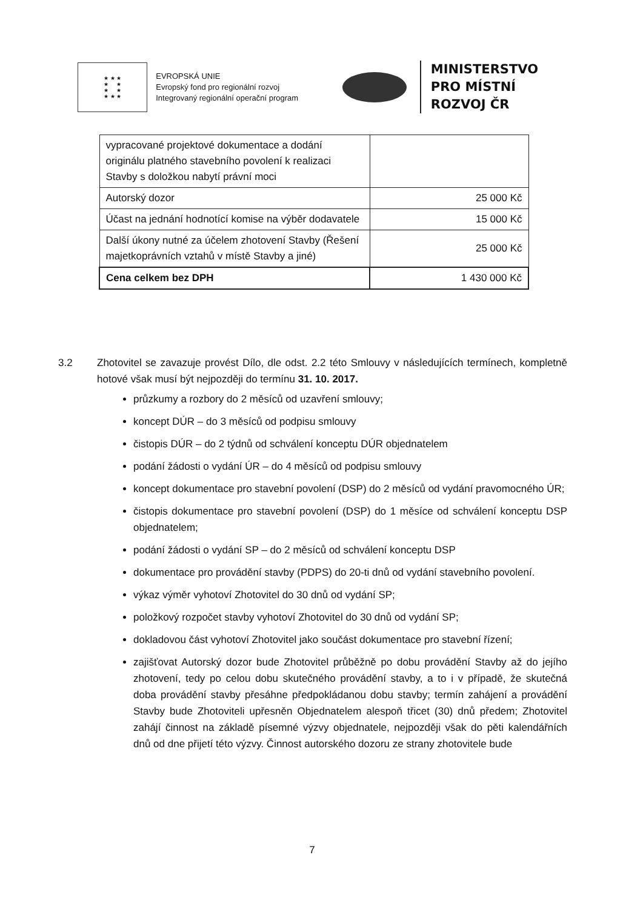★ ★ ★
★ ★
★ ★
★ ★ ★
EVROPSKÁ UNIE
Evropský fond pro regionální rozvoj
Integrovaný regionální operační program
MINISTERSTVO
PRO MÍSTNÍ
ROZVOJ ČR
| vypracované projektové dokumentace a dodání originálu platného stavebního povolení k realizaci Stavby s doložkou nabytí právní moci | |
| Autorský dozor | 25 000 Kč |
| Účast na jednání hodnotící komise na výběr dodavatele | 15 000 Kč |
| Další úkony nutné za účelem zhotovení Stavby (Řešení majetkoprávních vztahů v místě Stavby a jiné) | 25 000 Kč |
| Cena celkem bez DPH | 1 430 000 Kč |
3.2 Zhotovitel se zavazuje provést Dílo, dle odst. 2.2 této Smlouvy v následujících termínech, kompletně hotové však musí být nejpozději do termínu 31. 10. 2017.
průzkumy a rozbory do 2 měsíců od uzavření smlouvy;
koncept DÚR – do 3 měsíců od podpisu smlouvy
čistopis DÚR – do 2 týdnů od schválení konceptu DÚR objednatelem
podání žádosti o vydání ÚR – do 4 měsíců od podpisu smlouvy
koncept dokumentace pro stavební povolení (DSP) do 2 měsíců od vydání pravomocného ÚR;
čistopis dokumentace pro stavební povolení (DSP) do 1 měsíce od schválení konceptu DSP objednatelem;
podání žádosti o vydání SP – do 2 měsíců od schválení konceptu DSP
dokumentace pro provádění stavby (PDPS) do 20-ti dnů od vydání stavebního povolení.
výkaz výměr vyhotoví Zhotovitel do 30 dnů od vydání SP;
položkový rozpočet stavby vyhotoví Zhotovitel do 30 dnů od vydání SP;
dokladovou část vyhotoví Zhotovitel jako součást dokumentace pro stavební řízení;
zajišťovat Autorský dozor bude Zhotovitel průběžně po dobu provádění Stavby až do jejího zhotovení, tedy po celou dobu skutečného provádění stavby, a to i v případě, že skutečná doba provádění stavby přesáhne předpokládanou dobu stavby; termín zahájení a provádění Stavby bude Zhotoviteli upřesněn Objednatelem alespoň třicet (30) dnů předem; Zhotovitel zahájí činnost na základě písemné výzvy objednatele, nejpozději však do pěti kalendářních dnů od dne přijetí této výzvy. Činnost autorského dozoru ze strany zhotovitele bude
7